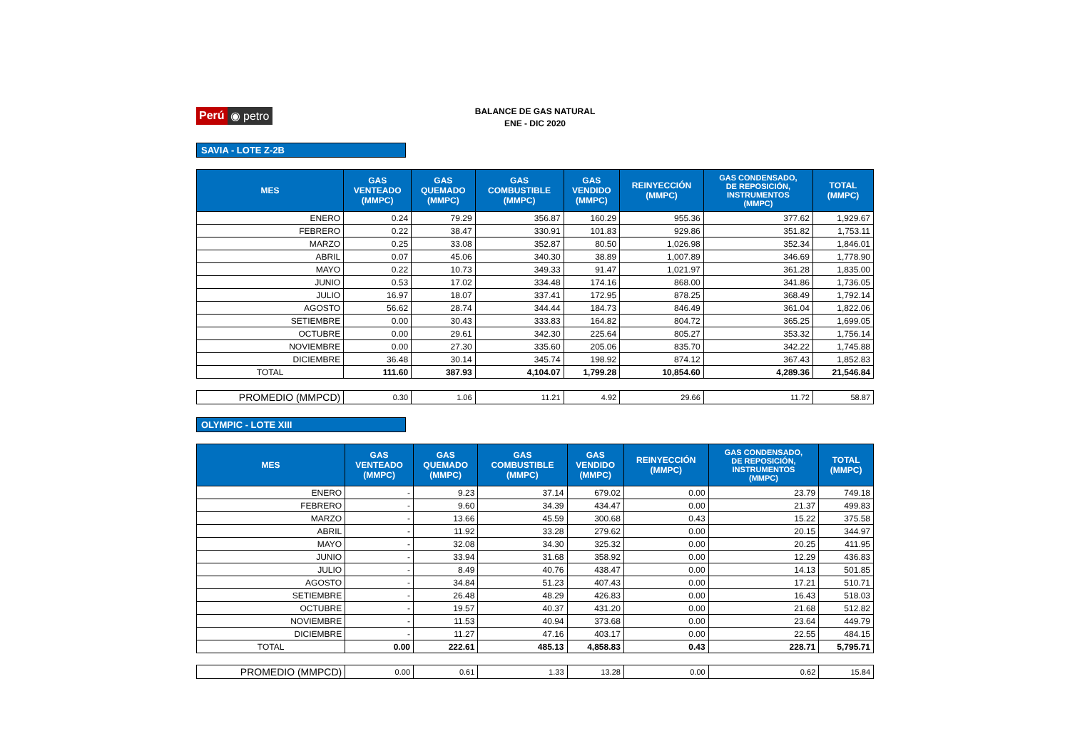Perú ◉ petro
BALANCE DE GAS NATURAL
ENE - DIC 2020
SAVIA - LOTE Z-2B
| MES | GAS VENTEADO (MMPC) | GAS QUEMADO (MMPC) | GAS COMBUSTIBLE (MMPC) | GAS VENDIDO (MMPC) | REINYECCIÓN (MMPC) | GAS CONDENSADO, DE REPOSICIÓN, INSTRUMENTOS (MMPC) | TOTAL (MMPC) |
| --- | --- | --- | --- | --- | --- | --- | --- |
| ENERO | 0.24 | 79.29 | 356.87 | 160.29 | 955.36 | 377.62 | 1,929.67 |
| FEBRERO | 0.22 | 38.47 | 330.91 | 101.83 | 929.86 | 351.82 | 1,753.11 |
| MARZO | 0.25 | 33.08 | 352.87 | 80.50 | 1,026.98 | 352.34 | 1,846.01 |
| ABRIL | 0.07 | 45.06 | 340.30 | 38.89 | 1,007.89 | 346.69 | 1,778.90 |
| MAYO | 0.22 | 10.73 | 349.33 | 91.47 | 1,021.97 | 361.28 | 1,835.00 |
| JUNIO | 0.53 | 17.02 | 334.48 | 174.16 | 868.00 | 341.86 | 1,736.05 |
| JULIO | 16.97 | 18.07 | 337.41 | 172.95 | 878.25 | 368.49 | 1,792.14 |
| AGOSTO | 56.62 | 28.74 | 344.44 | 184.73 | 846.49 | 361.04 | 1,822.06 |
| SETIEMBRE | 0.00 | 30.43 | 333.83 | 164.82 | 804.72 | 365.25 | 1,699.05 |
| OCTUBRE | 0.00 | 29.61 | 342.30 | 225.64 | 805.27 | 353.32 | 1,756.14 |
| NOVIEMBRE | 0.00 | 27.30 | 335.60 | 205.06 | 835.70 | 342.22 | 1,745.88 |
| DICIEMBRE | 36.48 | 30.14 | 345.74 | 198.92 | 874.12 | 367.43 | 1,852.83 |
| TOTAL | 111.60 | 387.93 | 4,104.07 | 1,799.28 | 10,854.60 | 4,289.36 | 21,546.84 |
| PROMEDIO (MMPCD) | 0.30 | 1.06 | 11.21 | 4.92 | 29.66 | 11.72 | 58.87 |
OLYMPIC - LOTE XIII
| MES | GAS VENTEADO (MMPC) | GAS QUEMADO (MMPC) | GAS COMBUSTIBLE (MMPC) | GAS VENDIDO (MMPC) | REINYECCIÓN (MMPC) | GAS CONDENSADO, DE REPOSICIÓN, INSTRUMENTOS (MMPC) | TOTAL (MMPC) |
| --- | --- | --- | --- | --- | --- | --- | --- |
| ENERO | - | 9.23 | 37.14 | 679.02 | 0.00 | 23.79 | 749.18 |
| FEBRERO | - | 9.60 | 34.39 | 434.47 | 0.00 | 21.37 | 499.83 |
| MARZO | - | 13.66 | 45.59 | 300.68 | 0.43 | 15.22 | 375.58 |
| ABRIL | - | 11.92 | 33.28 | 279.62 | 0.00 | 20.15 | 344.97 |
| MAYO | - | 32.08 | 34.30 | 325.32 | 0.00 | 20.25 | 411.95 |
| JUNIO | - | 33.94 | 31.68 | 358.92 | 0.00 | 12.29 | 436.83 |
| JULIO | - | 8.49 | 40.76 | 438.47 | 0.00 | 14.13 | 501.85 |
| AGOSTO | - | 34.84 | 51.23 | 407.43 | 0.00 | 17.21 | 510.71 |
| SETIEMBRE | - | 26.48 | 48.29 | 426.83 | 0.00 | 16.43 | 518.03 |
| OCTUBRE | - | 19.57 | 40.37 | 431.20 | 0.00 | 21.68 | 512.82 |
| NOVIEMBRE | - | 11.53 | 40.94 | 373.68 | 0.00 | 23.64 | 449.79 |
| DICIEMBRE | - | 11.27 | 47.16 | 403.17 | 0.00 | 22.55 | 484.15 |
| TOTAL | 0.00 | 222.61 | 485.13 | 4,858.83 | 0.43 | 228.71 | 5,795.71 |
| PROMEDIO (MMPCD) | 0.00 | 0.61 | 1.33 | 13.28 | 0.00 | 0.62 | 15.84 |